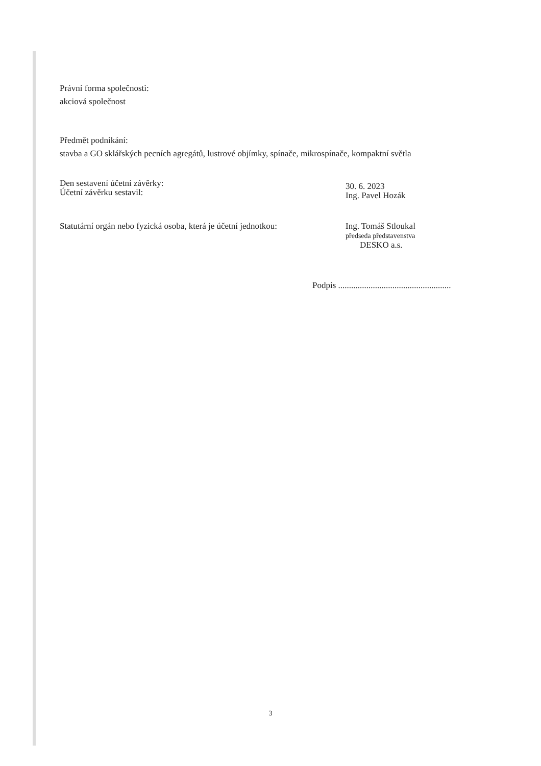Právní forma společnosti:
akciová společnost
Předmět podnikání:
stavba a GO sklářských pecních agregátů, lustrové objímky, spínače, mikrospínače, kompaktní světla
Den sestavení účetní závěrky:
Účetní závěrku sestavil:
30. 6. 2023
Ing. Pavel Hozák
Statutární orgán nebo fyzická osoba, která je účetní jednotkou:
Ing. Tomáš Stloukal
předseda představenstva
DESKO a.s.
Podpis ....................................................
3